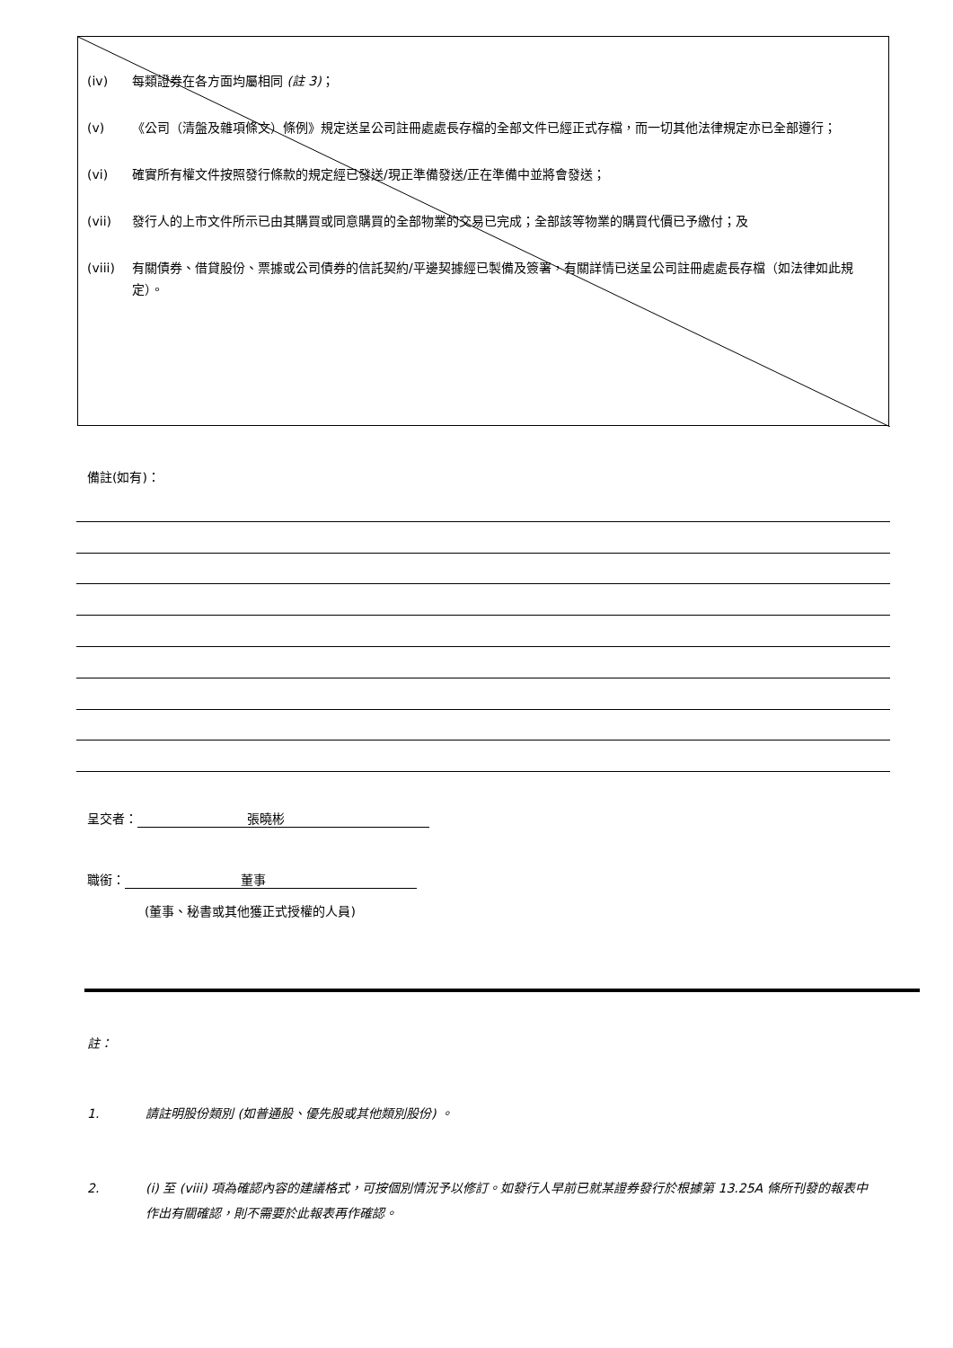(iv) 每類證券在各方面均屬相同 (註 3)；
(v) 《公司（清盤及雜項條文）條例》規定送呈公司註冊處處長存檔的全部文件已經正式存檔，而一切其他法律規定亦已全部遵行；
(vi) 確實所有權文件按照發行條款的規定經已發送/現正準備發送/正在準備中並將會發送；
(vii) 發行人的上市文件所示已由其購買或同意購買的全部物業的交易已完成；全部該等物業的購買代價已予繳付；及
(viii) 有關債券、借貸股份、票據或公司債券的信託契約/平邊契據經已製備及簽署，有關詳情已送呈公司註冊處處長存檔（如法律如此規定）。
備註(如有)：
呈交者： 張曉彬
職銜： 董事
(董事、秘書或其他獲正式授權的人員)
註：
1. 請註明股份類別 (如普通股、優先股或其他類別股份) 。
2. (i) 至 (viii) 項為確認內容的建議格式，可按個別情況予以修訂。如發行人早前已就某證券發行於根據第 13.25A 條所刊發的報表中作出有關確認，則不需要於此報表再作確認。